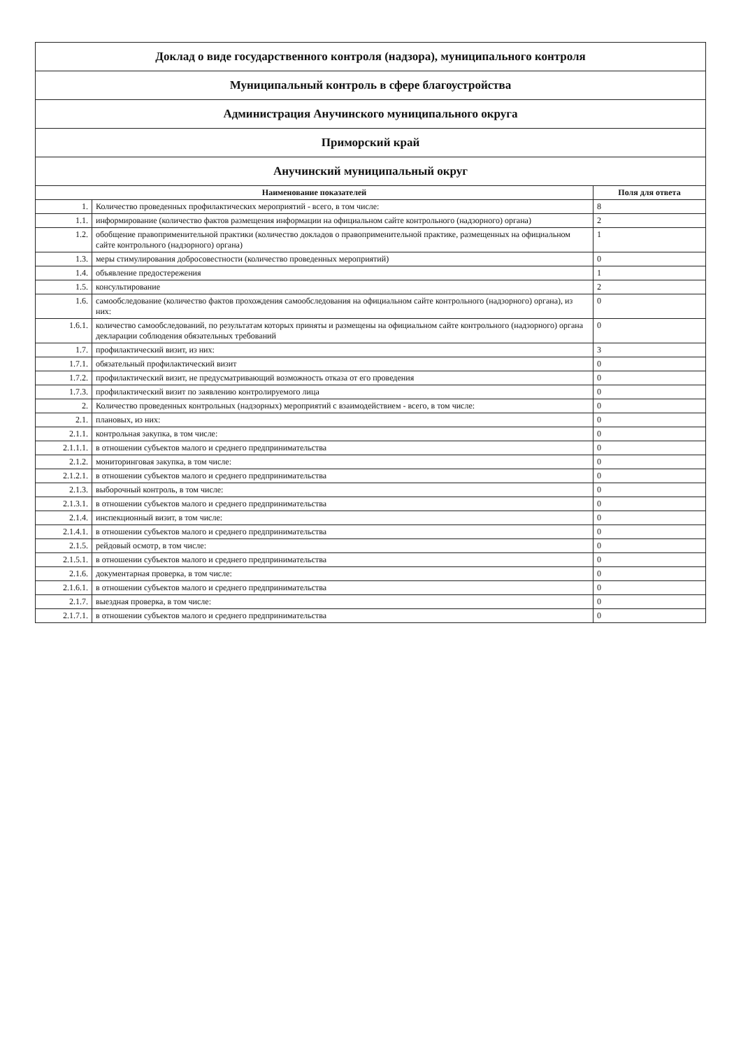| Доклад о виде государственного контроля (надзора), муниципального контроля | | |
| Муниципальный контроль в сфере благоустройства | | |
| Администрация Анучинского муниципального округа | | |
| Приморский край | | |
| Анучинский муниципальный округ | | |
| Наименование показателей | | Поля для ответа |
| 1. | Количество проведенных профилактических мероприятий - всего, в том числе: | 8 |
| 1.1. | информирование (количество фактов размещения информации на официальном сайте контрольного (надзорного) органа) | 2 |
| 1.2. | обобщение правоприменительной практики (количество докладов о правоприменительной практике, размещенных на официальном сайте контрольного (надзорного) органа) | 1 |
| 1.3. | меры стимулирования добросовестности (количество проведенных мероприятий) | 0 |
| 1.4. | объявление предостережения | 1 |
| 1.5. | консультирование | 2 |
| 1.6. | самообследование (количество фактов прохождения самообследования на официальном сайте контрольного (надзорного) органа), из них: | 0 |
| 1.6.1. | количество самообследований, по результатам которых приняты и размещены на официальном сайте контрольного (надзорного) органа декларации соблюдения обязательных требований | 0 |
| 1.7. | профилактический визит, из них: | 3 |
| 1.7.1. | обязательный профилактический визит | 0 |
| 1.7.2. | профилактический визит, не предусматривающий возможность отказа от его проведения | 0 |
| 1.7.3. | профилактический визит по заявлению контролируемого лица | 0 |
| 2. | Количество проведенных контрольных (надзорных) мероприятий с взаимодействием - всего, в том числе: | 0 |
| 2.1. | плановых, из них: | 0 |
| 2.1.1. | контрольная закупка, в том числе: | 0 |
| 2.1.1.1. | в отношении субъектов малого и среднего предпринимательства | 0 |
| 2.1.2. | мониторинговая закупка, в том числе: | 0 |
| 2.1.2.1. | в отношении субъектов малого и среднего предпринимательства | 0 |
| 2.1.3. | выборочный контроль, в том числе: | 0 |
| 2.1.3.1. | в отношении субъектов малого и среднего предпринимательства | 0 |
| 2.1.4. | инспекционный визит, в том числе: | 0 |
| 2.1.4.1. | в отношении субъектов малого и среднего предпринимательства | 0 |
| 2.1.5. | рейдовый осмотр, в том числе: | 0 |
| 2.1.5.1. | в отношении субъектов малого и среднего предпринимательства | 0 |
| 2.1.6. | документарная проверка, в том числе: | 0 |
| 2.1.6.1. | в отношении субъектов малого и среднего предпринимательства | 0 |
| 2.1.7. | выездная проверка, в том числе: | 0 |
| 2.1.7.1. | в отношении субъектов малого и среднего предпринимательства | 0 |